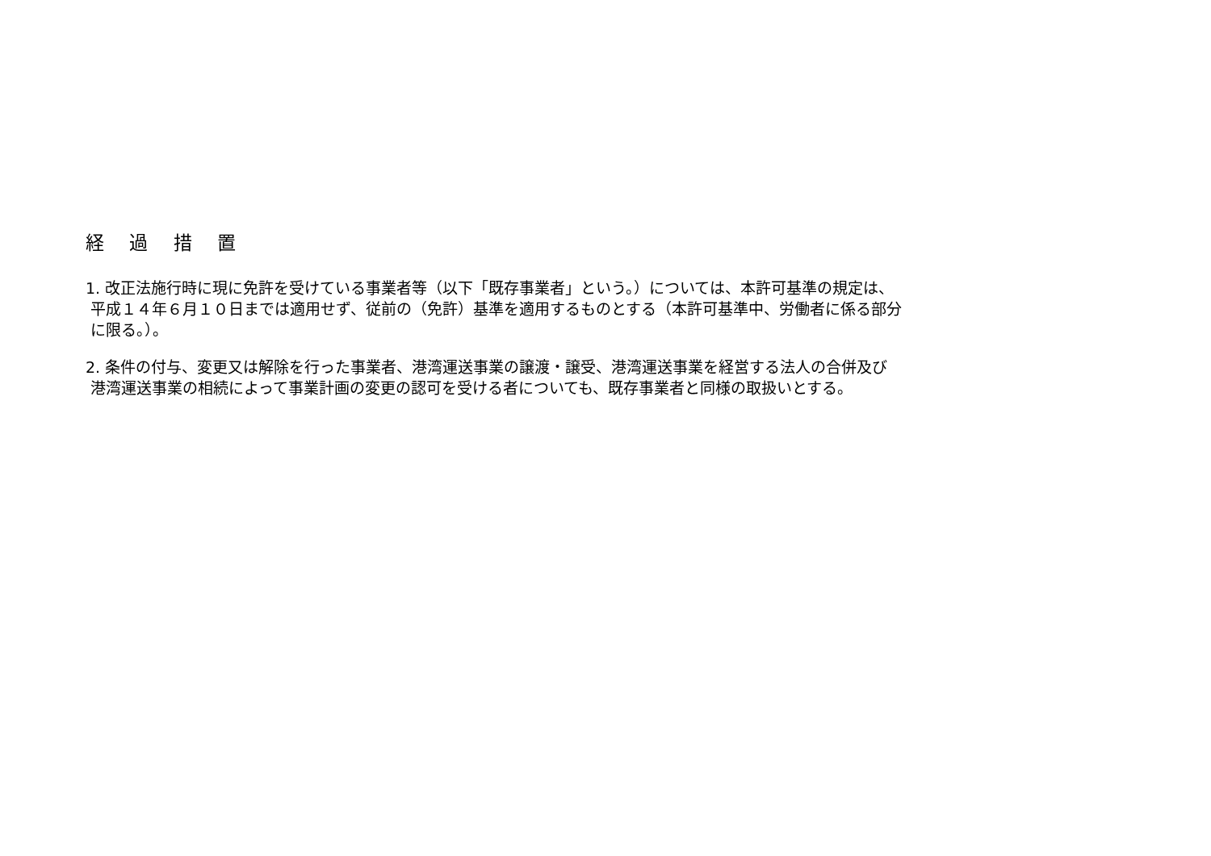経 過 措 置
1. 改正法施行時に現に免許を受けている事業者等（以下「既存事業者」という。）については、本許可基準の規定は、
平成１４年６月１０日までは適用せず、従前の（免許）基準を適用するものとする（本許可基準中、労働者に係る部分
に限る。）。
2. 条件の付与、変更又は解除を行った事業者、港湾運送事業の譲渡・譲受、港湾運送事業を経営する法人の合併及び
港湾運送事業の相続によって事業計画の変更の認可を受ける者についても、既存事業者と同様の取扱いとする。